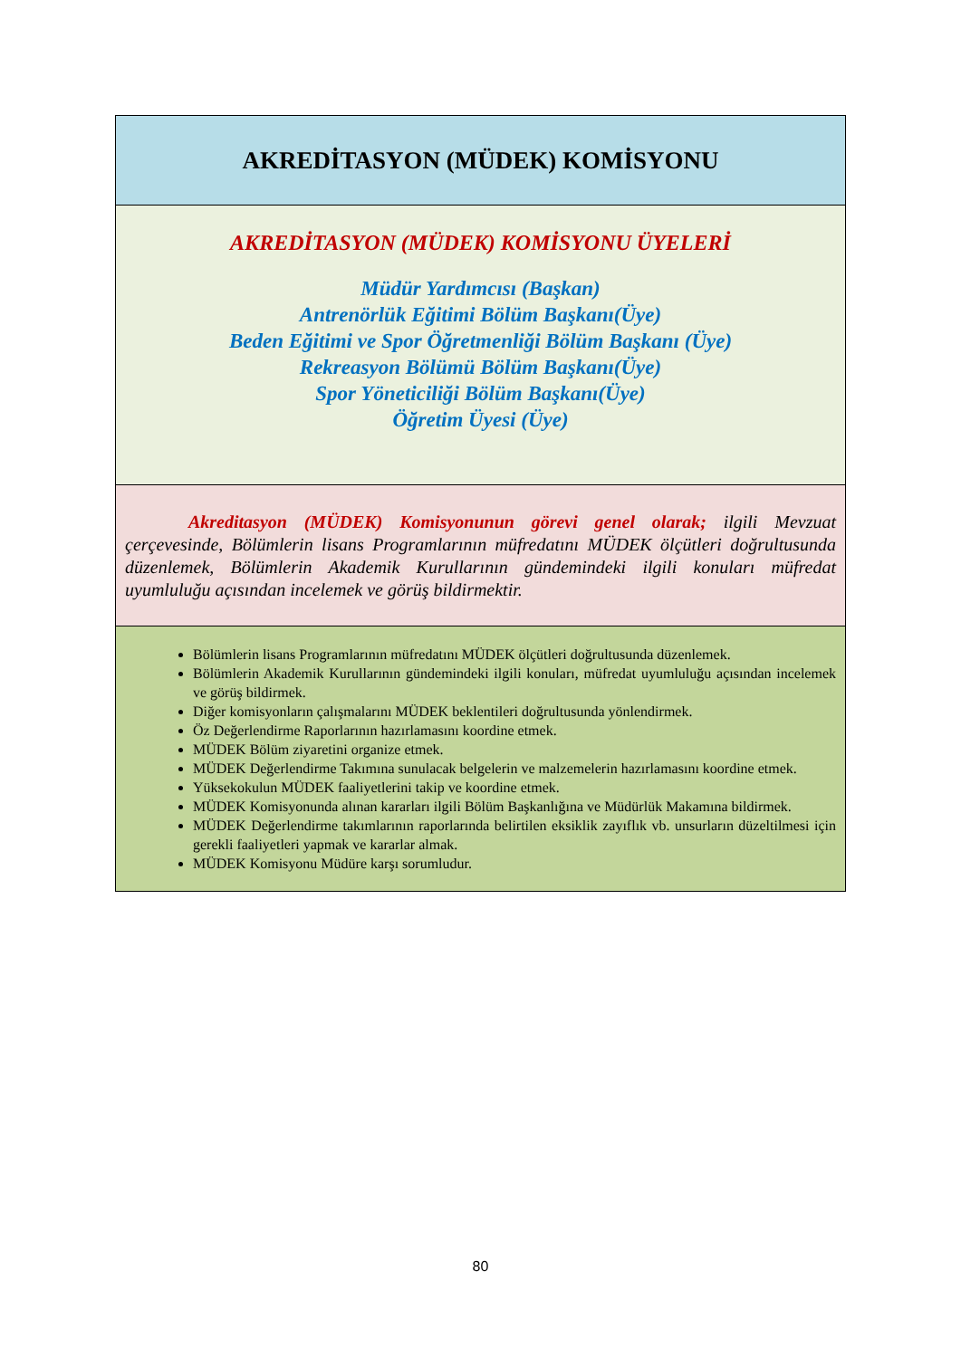| AKREDİTASYON (MÜDEK) KOMİSYONU |
| AKREDİTASYON (MÜDEK) KOMİSYONU ÜYELERİ Müdür Yardımcısı (Başkan) Antrenörlük Eğitimi Bölüm Başkanı(Üye) Beden Eğitimi ve Spor Öğretmenliği Bölüm Başkanı (Üye) Rekreasyon Bölümü Bölüm Başkanı(Üye) Spor Yöneticiliği Bölüm Başkanı(Üye) Öğretim Üyesi (Üye) |
| Akreditasyon (MÜDEK) Komisyonunun görevi genel olarak; ilgili Mevzuat çerçevesinde, Bölümlerin lisans Programlarının müfredatını MÜDEK ölçütleri doğrultusunda düzenlemek, Bölümlerin Akademik Kurullarının gündemindeki ilgili konuları müfredat uyumluluğu açısından incelemek ve görüş bildirmektir. |
| Bölümlerin lisans Programlarının müfredatını MÜDEK ölçütleri doğrultusunda düzenlemek. Bölümlerin Akademik Kurullarının gündemindeki ilgili konuları, müfredat uyumluluğu açısından incelemek ve görüş bildirmek. Diğer komisyonların çalışmalarını MÜDEK beklentileri doğrultusunda yönlendirmek. Öz Değerlendirme Raporlarının hazırlamasını koordine etmek. MÜDEK Bölüm ziyaretini organize etmek. MÜDEK Değerlendirme Takımına sunulacak belgelerin ve malzemelerin hazırlamasını koordine etmek. Yüksekokulun MÜDEK faaliyetlerini takip ve koordine etmek. MÜDEK Komisyonunda alınan kararları ilgili Bölüm Başkanlığına ve Müdürlük Makamına bildirmek. MÜDEK Değerlendirme takımlarının raporlarında belirtilen eksiklik zayıflık vb. unsurların düzeltilmesi için gerekli faaliyetleri yapmak ve kararlar almak. MÜDEK Komisyonu Müdüre karşı sorumludur. |
80